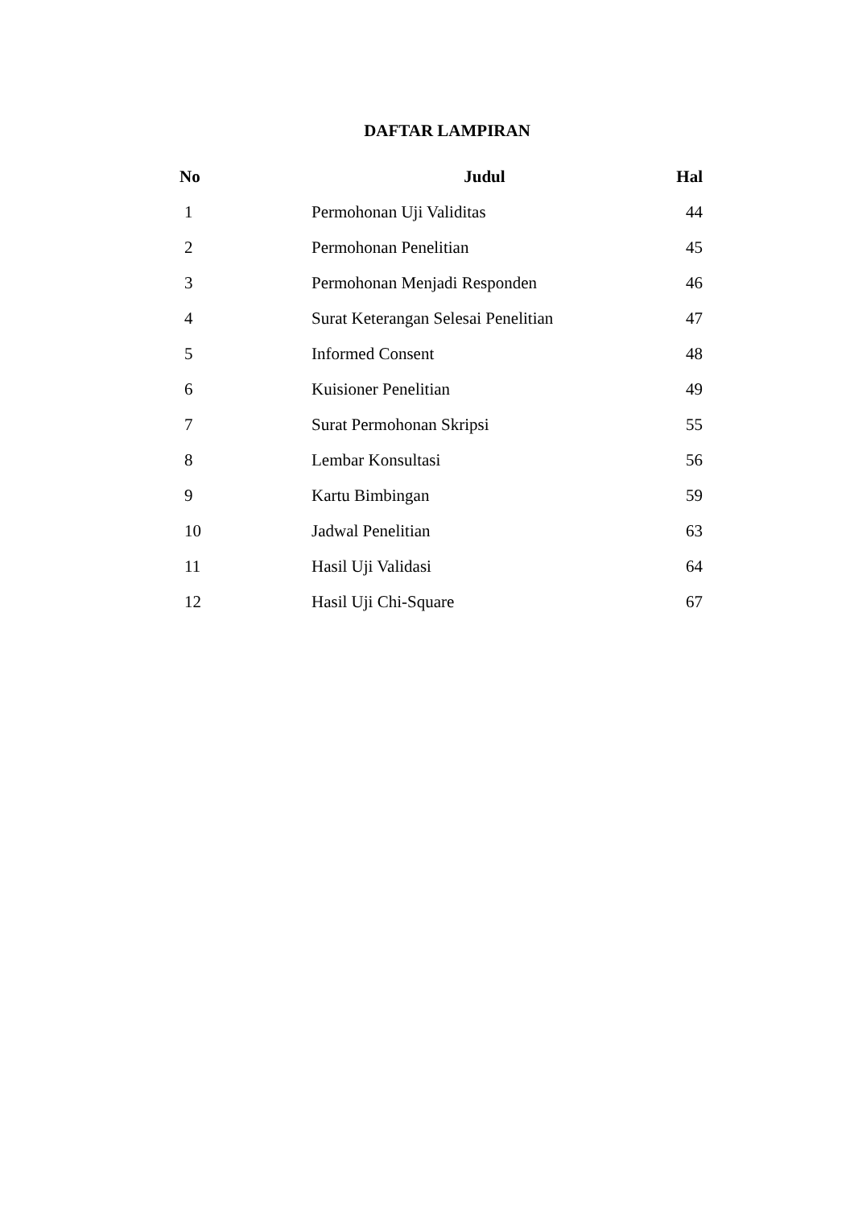DAFTAR LAMPIRAN
| No | Judul | Hal |
| --- | --- | --- |
| 1 | Permohonan Uji Validitas | 44 |
| 2 | Permohonan Penelitian | 45 |
| 3 | Permohonan Menjadi Responden | 46 |
| 4 | Surat Keterangan Selesai Penelitian | 47 |
| 5 | Informed Consent | 48 |
| 6 | Kuisioner Penelitian | 49 |
| 7 | Surat Permohonan Skripsi | 55 |
| 8 | Lembar Konsultasi | 56 |
| 9 | Kartu Bimbingan | 59 |
| 10 | Jadwal Penelitian | 63 |
| 11 | Hasil Uji Validasi | 64 |
| 12 | Hasil Uji Chi-Square | 67 |